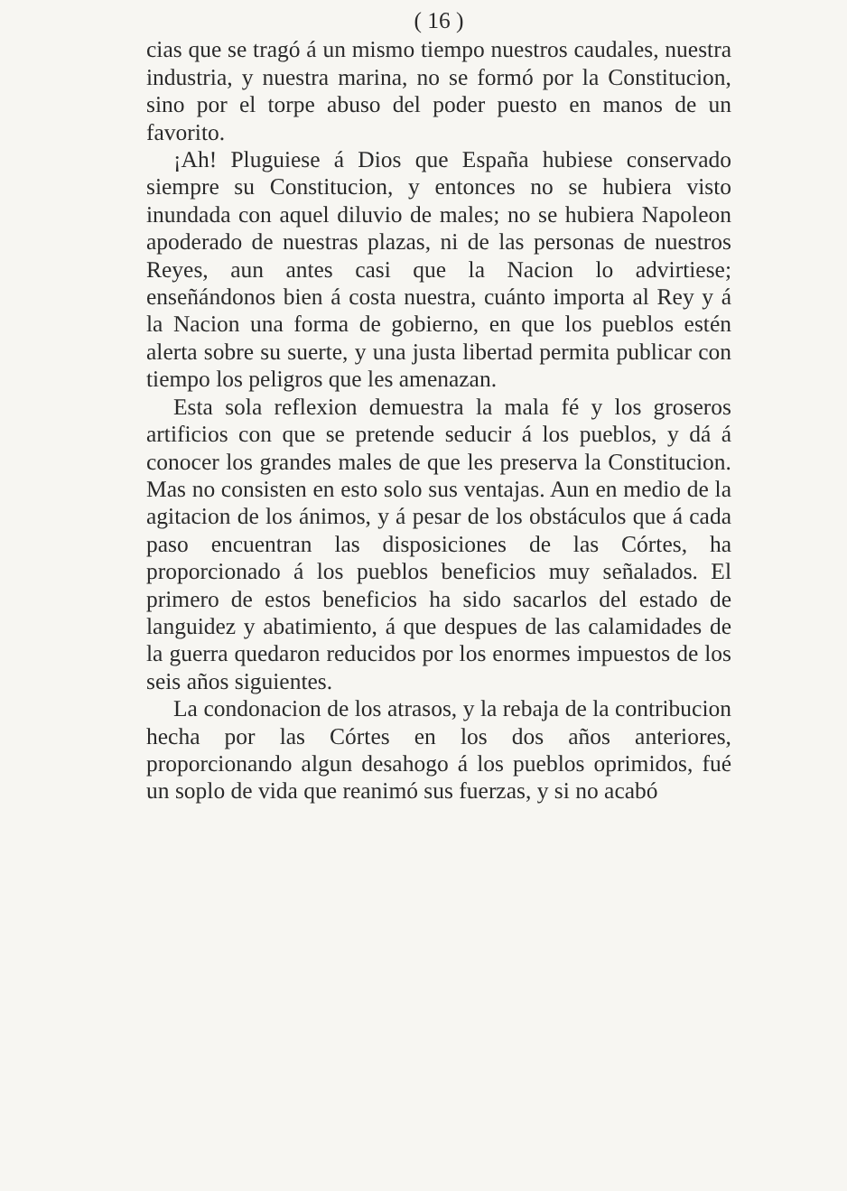( 16 )
cias que se tragó á un mismo tiempo nuestros caudales, nuestra industria, y nuestra marina, no se formó por la Constitucion, sino por el torpe abuso del poder puesto en manos de un favorito.
¡Ah! Pluguiese á Dios que España hubiese conservado siempre su Constitucion, y entonces no se hubiera visto inundada con aquel diluvio de males; no se hubiera Napoleon apoderado de nuestras plazas, ni de las personas de nuestros Reyes, aun antes casi que la Nacion lo advirtiese; enseñándonos bien á costa nuestra, cuánto importa al Rey y á la Nacion una forma de gobierno, en que los pueblos estén alerta sobre su suerte, y una justa libertad permita publicar con tiempo los peligros que les amenazan.
Esta sola reflexion demuestra la mala fé y los groseros artificios con que se pretende seducir á los pueblos, y dá á conocer los grandes males de que les preserva la Constitucion. Mas no consisten en esto solo sus ventajas. Aun en medio de la agitacion de los ánimos, y á pesar de los obstáculos que á cada paso encuentran las disposiciones de las Córtes, ha proporcionado á los pueblos beneficios muy señalados. El primero de estos beneficios ha sido sacarlos del estado de languidez y abatimiento, á que despues de las calamidades de la guerra quedaron reducidos por los enormes impuestos de los seis años siguientes.
La condonacion de los atrasos, y la rebaja de la contribucion hecha por las Córtes en los dos años anteriores, proporcionando algun desahogo á los pueblos oprimidos, fué un soplo de vida que reanimó sus fuerzas, y si no acabó